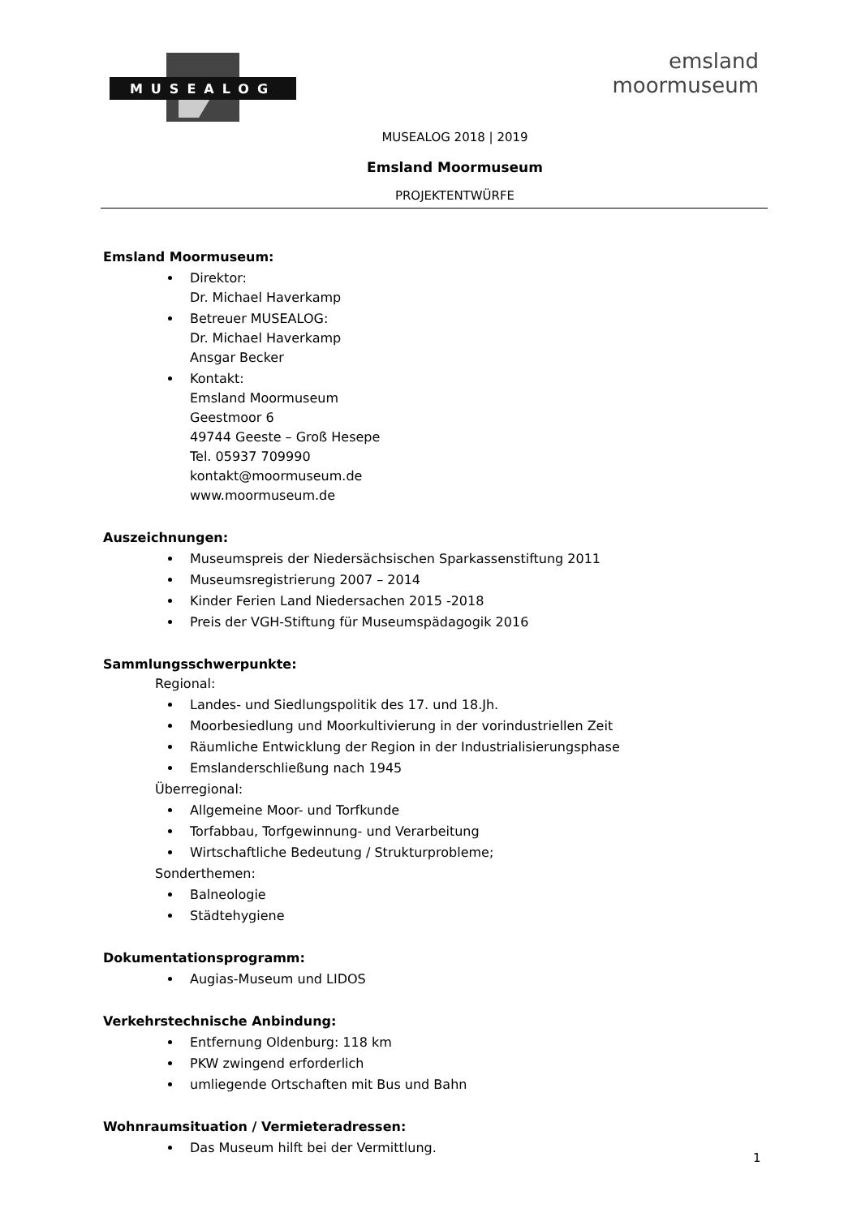MUSEALOG
emsland
moormuseum
MUSEALOG 2018 | 2019
Emsland Moormuseum
PROJEKTENTWÜRFE
Emsland Moormuseum:
Direktor:
Dr. Michael Haverkamp
Betreuer MUSEALOG:
Dr. Michael Haverkamp
Ansgar Becker
Kontakt:
Emsland Moormuseum
Geestmoor 6
49744 Geeste – Groß Hesepe
Tel. 05937 709990
kontakt@moormuseum.de
www.moormuseum.de
Auszeichnungen:
Museumspreis der Niedersächsischen Sparkassenstiftung 2011
Museumsregistrierung 2007 – 2014
Kinder Ferien Land Niedersachen 2015 -2018
Preis der VGH-Stiftung für Museumspädagogik 2016
Sammlungsschwerpunkte:
Regional:
Landes- und Siedlungspolitik des 17. und 18.Jh.
Moorbesiedlung und Moorkultivierung in der vorindustriellen Zeit
Räumliche Entwicklung der Region in der Industrialisierungsphase
Emslanderschließung nach 1945
Überregional:
Allgemeine Moor- und Torfkunde
Torfabbau, Torfgewinnung- und Verarbeitung
Wirtschaftliche Bedeutung / Strukturprobleme;
Sonderthemen:
Balneologie
Städtehygiene
Dokumentationsprogramm:
Augias-Museum und LIDOS
Verkehrstechnische Anbindung:
Entfernung Oldenburg: 118 km
PKW zwingend erforderlich
umliegende Ortschaften mit Bus und Bahn
Wohnraumsituation / Vermieteradressen:
Das Museum hilft bei der Vermittlung.
1